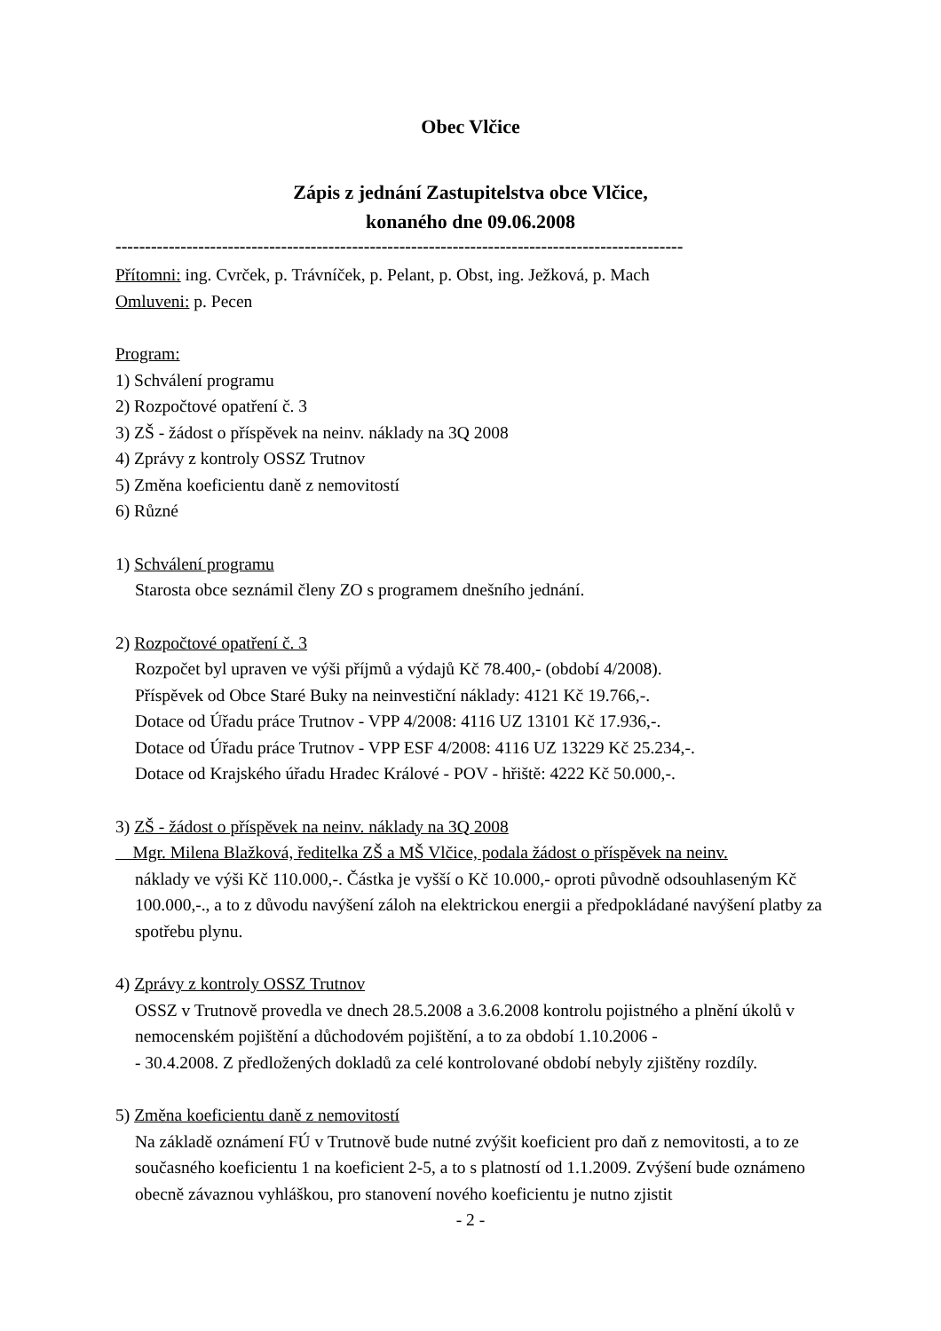Obec Vlčice
Zápis z jednání Zastupitelstva obce Vlčice,
konaného dne 09.06.2008
------------------------------------------------------------------------------------------------
Přítomni: ing. Cvrček, p. Trávníček, p. Pelant, p. Obst, ing. Ježková, p. Mach
Omluveni: p. Pecen
Program:
1) Schválení programu
2) Rozpočtové opatření č. 3
3) ZŠ - žádost o příspěvek na neinv. náklady na 3Q 2008
4) Zprávy z kontroly OSSZ Trutnov
5) Změna koeficientu daně z nemovitostí
6) Různé
1) Schválení programu
Starosta obce seznámil členy ZO s programem dnešního jednání.
2) Rozpočtové opatření č. 3
Rozpočet byl upraven ve výši příjmů a výdajů Kč 78.400,- (období 4/2008).
Příspěvek od Obce Staré Buky na neinvestiční náklady: 4121 Kč 19.766,-.
Dotace od Úřadu práce Trutnov - VPP 4/2008: 4116 UZ 13101 Kč 17.936,-.
Dotace od Úřadu práce Trutnov - VPP ESF 4/2008: 4116 UZ 13229 Kč 25.234,-.
Dotace od Krajského úřadu Hradec Králové - POV - hřiště: 4222 Kč 50.000,-.
3) ZŠ - žádost o příspěvek na neinv. náklady na 3Q 2008
Mgr. Milena Blažková, ředitelka ZŠ a MŠ Vlčice, podala žádost o příspěvek na neinv.
náklady ve výši Kč 110.000,-. Částka je vyšší o Kč 10.000,- oproti původně odsouhlaseným Kč 100.000,-., a to z důvodu navýšení záloh na elektrickou energii a předpokládané navýšení platby za spotřebu plynu.
4) Zprávy z kontroly OSSZ Trutnov
OSSZ v Trutnově provedla ve dnech 28.5.2008 a 3.6.2008 kontrolu pojistného a plnění úkolů v nemocenském pojištění a důchodovém pojištění, a to za období 1.10.2006 -
- 30.4.2008. Z předložených dokladů za celé kontrolované období nebyly zjištěny rozdíly.
5) Změna koeficientu daně z nemovitostí
Na základě oznámení FÚ v Trutnově bude nutné zvýšit koeficient pro daň z nemovitosti, a to ze současného koeficientu 1 na koeficient 2-5, a to s platností od 1.1.2009. Zvýšení bude oznámeno obecně závaznou vyhláškou, pro stanovení nového koeficientu je nutno zjistit
- 2 -